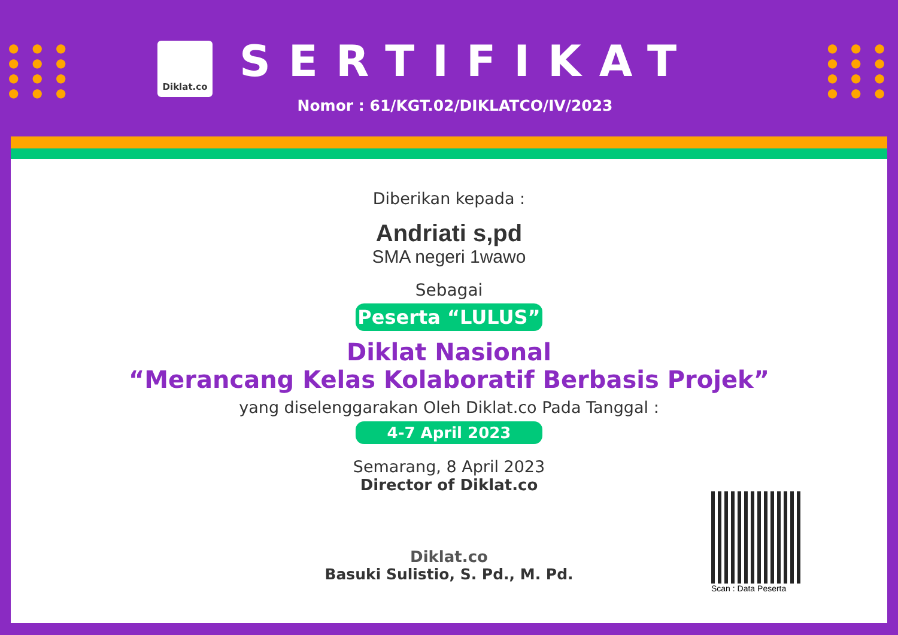●●●
●●●
●●●
●●●
●●●
●●●
●●●
●●●
Diklat.co
SERTIFIKAT
Nomor : 61/KGT.02/DIKLATCO/IV/2023
Diberikan kepada :
Andriati s,pd
SMA negeri 1wawo
Sebagai
Peserta “LULUS”
Diklat Nasional
“Merancang Kelas Kolaboratif Berbasis Projek”
yang diselenggarakan Oleh Diklat.co Pada Tanggal :
4-7 April 2023
Semarang, 8 April 2023
Director of Diklat.co
Diklat.co
Basuki Sulistio, S. Pd., M. Pd.
Scan : Data Peserta